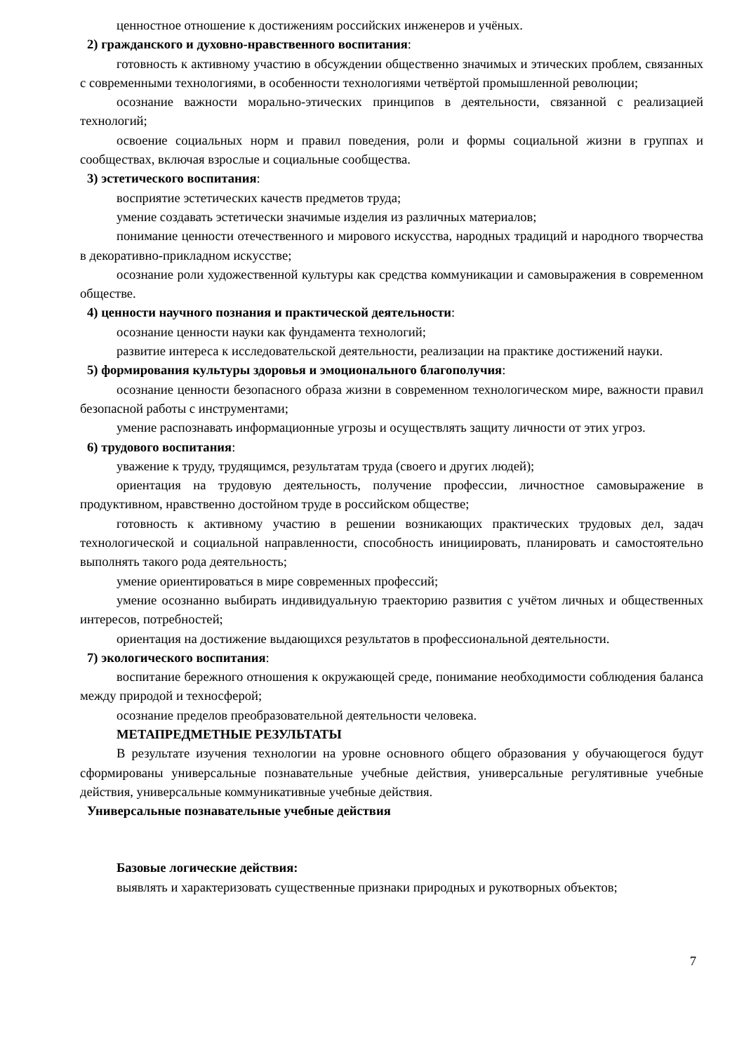ценностное отношение к достижениям российских инженеров и учёных.
2) гражданского и духовно-нравственного воспитания:
готовность к активному участию в обсуждении общественно значимых и этических проблем, связанных с современными технологиями, в особенности технологиями четвёртой промышленной революции;
осознание важности морально-этических принципов в деятельности, связанной с реализацией технологий;
освоение социальных норм и правил поведения, роли и формы социальной жизни в группах и сообществах, включая взрослые и социальные сообщества.
3) эстетического воспитания:
восприятие эстетических качеств предметов труда;
умение создавать эстетически значимые изделия из различных материалов;
понимание ценности отечественного и мирового искусства, народных традиций и народного творчества в декоративно-прикладном искусстве;
осознание роли художественной культуры как средства коммуникации и самовыражения в современном обществе.
4) ценности научного познания и практической деятельности:
осознание ценности науки как фундамента технологий;
развитие интереса к исследовательской деятельности, реализации на практике достижений науки.
5) формирования культуры здоровья и эмоционального благополучия:
осознание ценности безопасного образа жизни в современном технологическом мире, важности правил безопасной работы с инструментами;
умение распознавать информационные угрозы и осуществлять защиту личности от этих угроз.
6) трудового воспитания:
уважение к труду, трудящимся, результатам труда (своего и других людей);
ориентация на трудовую деятельность, получение профессии, личностное самовыражение в продуктивном, нравственно достойном труде в российском обществе;
готовность к активному участию в решении возникающих практических трудовых дел, задач технологической и социальной направленности, способность инициировать, планировать и самостоятельно выполнять такого рода деятельность;
умение ориентироваться в мире современных профессий;
умение осознанно выбирать индивидуальную траекторию развития с учётом личных и общественных интересов, потребностей;
ориентация на достижение выдающихся результатов в профессиональной деятельности.
7) экологического воспитания:
воспитание бережного отношения к окружающей среде, понимание необходимости соблюдения баланса между природой и техносферой;
осознание пределов преобразовательной деятельности человека.
МЕТАПРЕДМЕТНЫЕ РЕЗУЛЬТАТЫ
В результате изучения технологии на уровне основного общего образования у обучающегося будут сформированы универсальные познавательные учебные действия, универсальные регулятивные учебные действия, универсальные коммуникативные учебные действия.
Универсальные познавательные учебные действия
Базовые логические действия:
выявлять и характеризовать существенные признаки природных и рукотворных объектов;
7